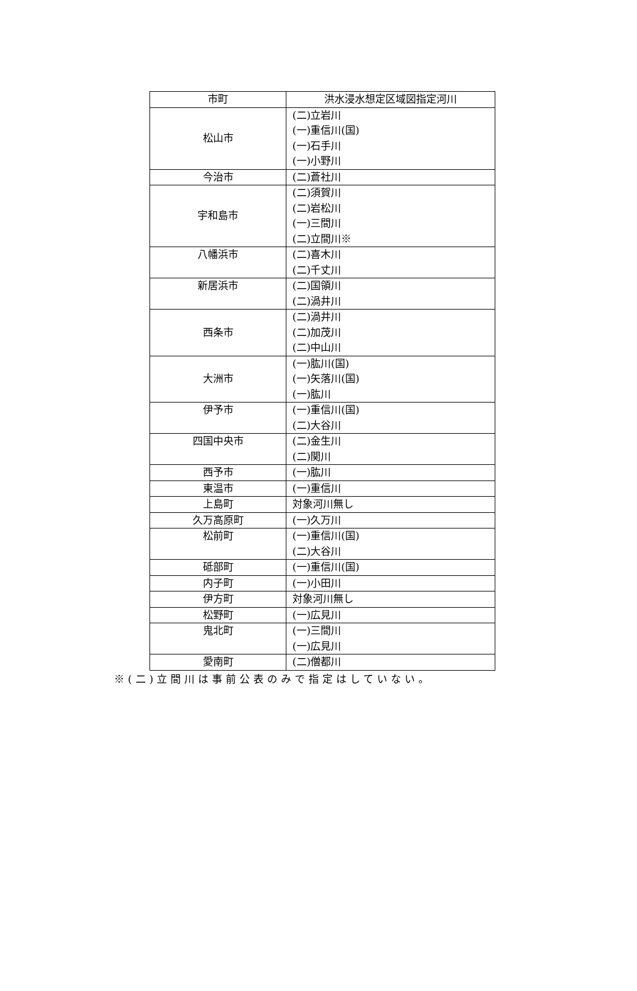| 市町 | 洪水浸水想定区域図指定河川 |
| --- | --- |
| 松山市 | (二)立岩川 (一)重信川(国) (一)石手川 (一)小野川 |
| 今治市 | (二)蒼社川 |
| 宇和島市 | (二)須賀川 (二)岩松川 (一)三間川 (二)立間川※ |
| 八幡浜市 | (二)喜木川 (二)千丈川 |
| 新居浜市 | (二)国領川 (二)渦井川 |
| 西条市 | (二)渦井川 (二)加茂川 (二)中山川 |
| 大洲市 | (一)肱川(国) (一)矢落川(国) (一)肱川 |
| 伊予市 | (一)重信川(国) (二)大谷川 |
| 四国中央市 | (二)金生川 (二)関川 |
| 西予市 | (一)肱川 |
| 東温市 | (一)重信川 |
| 上島町 | 対象河川無し |
| 久万高原町 | (一)久万川 |
| 松前町 | (一)重信川(国) (二)大谷川 |
| 砥部町 | (一)重信川(国) |
| 内子町 | (一)小田川 |
| 伊方町 | 対象河川無し |
| 松野町 | (一)広見川 |
| 鬼北町 | (一)三間川 (一)広見川 |
| 愛南町 | (二)僧都川 |
※(二)立間川は事前公表のみで指定はしていない。